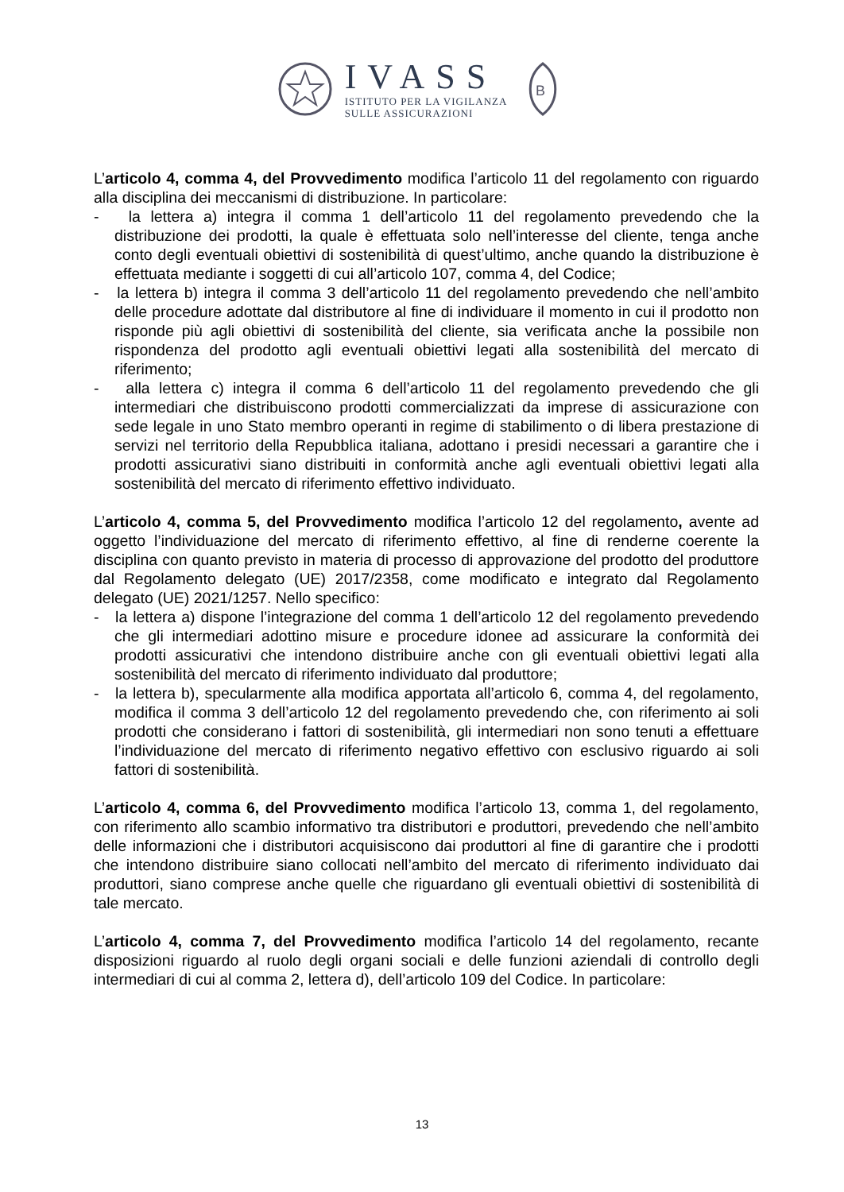IVASS
ISTITUTO PER LA VIGILANZA
SULLE ASSICURAZIONI
B
L’articolo 4, comma 4, del Provvedimento modifica l’articolo 11 del regolamento con riguardo alla disciplina dei meccanismi di distribuzione. In particolare:
- la lettera a) integra il comma 1 dell’articolo 11 del regolamento prevedendo che la distribuzione dei prodotti, la quale è effettuata solo nell’interesse del cliente, tenga anche conto degli eventuali obiettivi di sostenibilità di quest’ultimo, anche quando la distribuzione è effettuata mediante i soggetti di cui all’articolo 107, comma 4, del Codice;
- la lettera b) integra il comma 3 dell’articolo 11 del regolamento prevedendo che nell’ambito delle procedure adottate dal distributore al fine di individuare il momento in cui il prodotto non risponde più agli obiettivi di sostenibilità del cliente, sia verificata anche la possibile non rispondenza del prodotto agli eventuali obiettivi legati alla sostenibilità del mercato di riferimento;
- alla lettera c) integra il comma 6 dell’articolo 11 del regolamento prevedendo che gli intermediari che distribuiscono prodotti commercializzati da imprese di assicurazione con sede legale in uno Stato membro operanti in regime di stabilimento o di libera prestazione di servizi nel territorio della Repubblica italiana, adottano i presidi necessari a garantire che i prodotti assicurativi siano distribuiti in conformità anche agli eventuali obiettivi legati alla sostenibilità del mercato di riferimento effettivo individuato.
L’articolo 4, comma 5, del Provvedimento modifica l’articolo 12 del regolamento, avente ad oggetto l’individuazione del mercato di riferimento effettivo, al fine di renderne coerente la disciplina con quanto previsto in materia di processo di approvazione del prodotto del produttore dal Regolamento delegato (UE) 2017/2358, come modificato e integrato dal Regolamento delegato (UE) 2021/1257. Nello specifico:
- la lettera a) dispone l’integrazione del comma 1 dell’articolo 12 del regolamento prevedendo che gli intermediari adottino misure e procedure idonee ad assicurare la conformità dei prodotti assicurativi che intendono distribuire anche con gli eventuali obiettivi legati alla sostenibilità del mercato di riferimento individuato dal produttore;
- la lettera b), specularmente alla modifica apportata all’articolo 6, comma 4, del regolamento, modifica il comma 3 dell’articolo 12 del regolamento prevedendo che, con riferimento ai soli prodotti che considerano i fattori di sostenibilità, gli intermediari non sono tenuti a effettuare l’individuazione del mercato di riferimento negativo effettivo con esclusivo riguardo ai soli fattori di sostenibilità.
L’articolo 4, comma 6, del Provvedimento modifica l’articolo 13, comma 1, del regolamento, con riferimento allo scambio informativo tra distributori e produttori, prevedendo che nell’ambito delle informazioni che i distributori acquisiscono dai produttori al fine di garantire che i prodotti che intendono distribuire siano collocati nell’ambito del mercato di riferimento individuato dai produttori, siano comprese anche quelle che riguardano gli eventuali obiettivi di sostenibilità di tale mercato.
L’articolo 4, comma 7, del Provvedimento modifica l’articolo 14 del regolamento, recante disposizioni riguardo al ruolo degli organi sociali e delle funzioni aziendali di controllo degli intermediari di cui al comma 2, lettera d), dell’articolo 109 del Codice. In particolare:
13